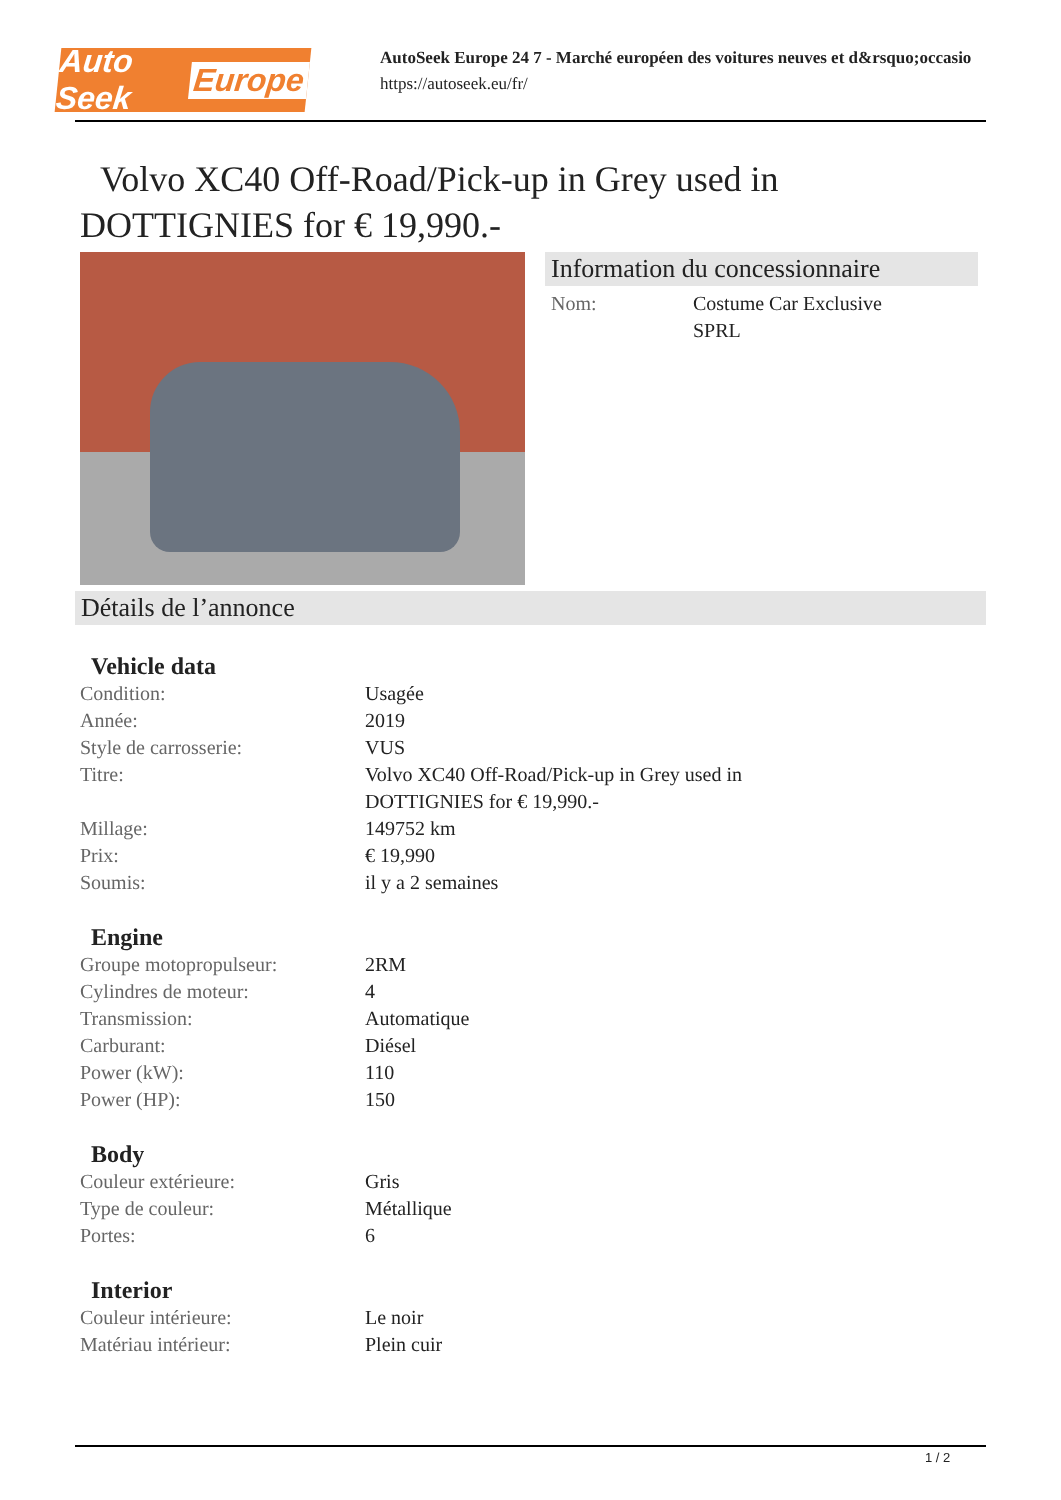Auto Seek Europe
AutoSeek Europe 24 7 - Marché européen des voitures neuves et d&rsquo;occasio
https://autoseek.eu/fr/
Volvo XC40 Off-Road/Pick-up in Grey used in DOTTIGNIES for € 19,990.-
Information du concessionnaire
| Nom: | Costume Car Exclusive SPRL |
Détails de l’annonce
Vehicle data
| Condition: | Usagée |
| Année: | 2019 |
| Style de carrosserie: | VUS |
| Titre: | Volvo XC40 Off-Road/Pick-up in Grey used in DOTTIGNIES for € 19,990.- |
| Millage: | 149752 km |
| Prix: | € 19,990 |
| Soumis: | il y a 2 semaines |
Engine
| Groupe motopropulseur: | 2RM |
| Cylindres de moteur: | 4 |
| Transmission: | Automatique |
| Carburant: | Diésel |
| Power (kW): | 110 |
| Power (HP): | 150 |
Body
| Couleur extérieure: | Gris |
| Type de couleur: | Métallique |
| Portes: | 6 |
Interior
| Couleur intérieure: | Le noir |
| Matériau intérieur: | Plein cuir |
1 / 2